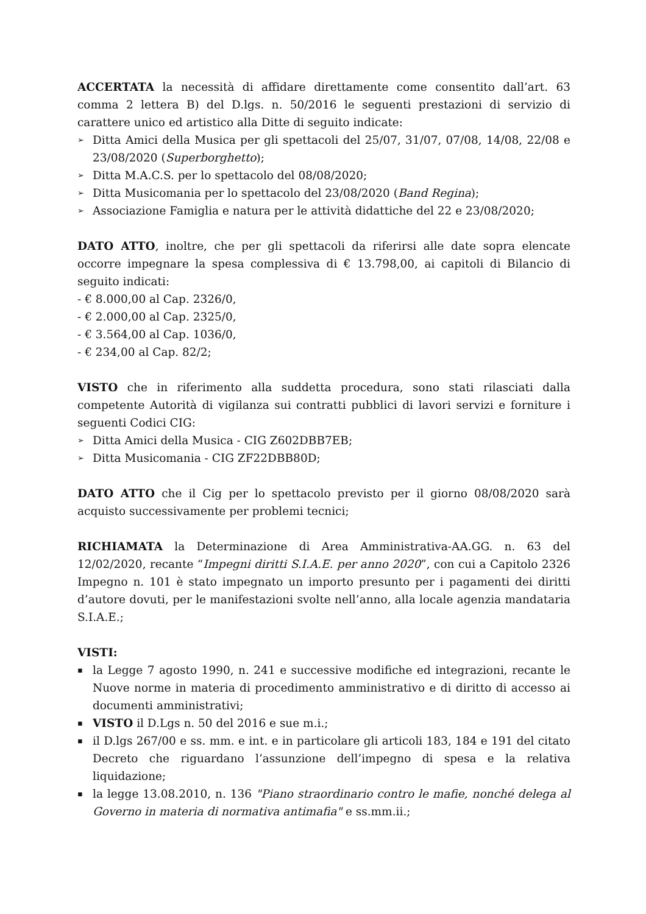ACCERTATA la necessità di affidare direttamente come consentito dall’art. 63 comma 2 lettera B) del D.lgs. n. 50/2016 le seguenti prestazioni di servizio di carattere unico ed artistico alla Ditte di seguito indicate:
➢ Ditta Amici della Musica per gli spettacoli del 25/07, 31/07, 07/08, 14/08, 22/08 e 23/08/2020 (Superborghetto);
➢ Ditta M.A.C.S. per lo spettacolo del 08/08/2020;
➢ Ditta Musicomania per lo spettacolo del 23/08/2020 (Band Regina);
➢ Associazione Famiglia e natura per le attività didattiche del 22 e 23/08/2020;
DATO ATTO, inoltre, che per gli spettacoli da riferirsi alle date sopra elencate occorre impegnare la spesa complessiva di € 13.798,00, ai capitoli di Bilancio di seguito indicati:
- € 8.000,00 al Cap. 2326/0,
- € 2.000,00 al Cap. 2325/0,
- € 3.564,00 al Cap. 1036/0,
- € 234,00 al Cap. 82/2;
VISTO che in riferimento alla suddetta procedura, sono stati rilasciati dalla competente Autorità di vigilanza sui contratti pubblici di lavori servizi e forniture i seguenti Codici CIG:
➢ Ditta Amici della Musica - CIG Z602DBB7EB;
➢ Ditta Musicomania - CIG ZF22DBB80D;
DATO ATTO che il Cig per lo spettacolo previsto per il giorno 08/08/2020 sarà acquisto successivamente per problemi tecnici;
RICHIAMATA la Determinazione di Area Amministrativa-AA.GG. n. 63 del 12/02/2020, recante “Impegni diritti S.I.A.E. per anno 2020”, con cui a Capitolo 2326 Impegno n. 101 è stato impegnato un importo presunto per i pagamenti dei diritti d’autore dovuti, per le manifestazioni svolte nell’anno, alla locale agenzia mandataria S.I.A.E.;
VISTI:
▪ la Legge 7 agosto 1990, n. 241 e successive modifiche ed integrazioni, recante le Nuove norme in materia di procedimento amministrativo e di diritto di accesso ai documenti amministrativi;
▪ VISTO il D.Lgs n. 50 del 2016 e sue m.i.;
▪ il D.lgs 267/00 e ss. mm. e int. e in particolare gli articoli 183, 184 e 191 del citato Decreto che riguardano l’assunzione dell’impegno di spesa e la relativa liquidazione;
▪ la legge 13.08.2010, n. 136 "Piano straordinario contro le mafie, nonché delega al Governo in materia di normativa antimafia" e ss.mm.ii.;